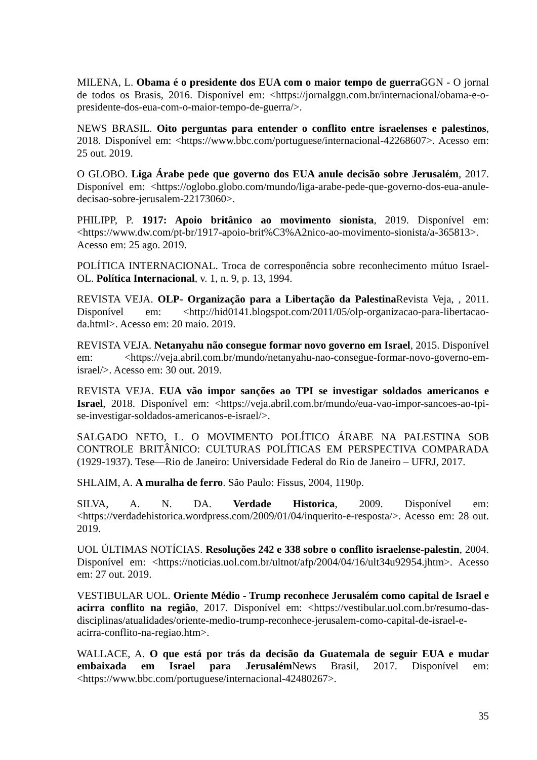MILENA, L. Obama é o presidente dos EUA com o maior tempo de guerra GGN - O jornal de todos os Brasis, 2016. Disponível em: <https://jornalggn.com.br/internacional/obama-e-o-presidente-dos-eua-com-o-maior-tempo-de-guerra/>.
NEWS BRASIL. Oito perguntas para entender o conflito entre israelenses e palestinos, 2018. Disponível em: <https://www.bbc.com/portuguese/internacional-42268607>. Acesso em: 25 out. 2019.
O GLOBO. Liga Árabe pede que governo dos EUA anule decisão sobre Jerusalém, 2017. Disponível em: <https://oglobo.globo.com/mundo/liga-arabe-pede-que-governo-dos-eua-anule-decisao-sobre-jerusalem-22173060>.
PHILIPP, P. 1917: Apoio britânico ao movimento sionista, 2019. Disponível em: <https://www.dw.com/pt-br/1917-apoio-brit%C3%A2nico-ao-movimento-sionista/a-365813>. Acesso em: 25 ago. 2019.
POLÍTICA INTERNACIONAL. Troca de corresponência sobre reconhecimento mútuo Israel-OL. Política Internacional, v. 1, n. 9, p. 13, 1994.
REVISTA VEJA. OLP- Organização para a Libertação da Palestina Revista Veja, , 2011. Disponível em: <http://hid0141.blogspot.com/2011/05/olp-organizacao-para-libertacao-da.html>. Acesso em: 20 maio. 2019.
REVISTA VEJA. Netanyahu não consegue formar novo governo em Israel, 2015. Disponível em: <https://veja.abril.com.br/mundo/netanyahu-nao-consegue-formar-novo-governo-em-israel/>. Acesso em: 30 out. 2019.
REVISTA VEJA. EUA vão impor sanções ao TPI se investigar soldados americanos e Israel, 2018. Disponível em: <https://veja.abril.com.br/mundo/eua-vao-impor-sancoes-ao-tpi-se-investigar-soldados-americanos-e-israel/>.
SALGADO NETO, L. O MOVIMENTO POLÍTICO ÁRABE NA PALESTINA SOB CONTROLE BRITÂNICO: CULTURAS POLÍTICAS EM PERSPECTIVA COMPARADA (1929-1937). Tese—Rio de Janeiro: Universidade Federal do Rio de Janeiro – UFRJ, 2017.
SHLAIM, A. A muralha de ferro. São Paulo: Fissus, 2004, 1190p.
SILVA, A. N. DA. Verdade Historica, 2009. Disponível em: <https://verdadehistorica.wordpress.com/2009/01/04/inquerito-e-resposta/>. Acesso em: 28 out. 2019.
UOL ÚLTIMAS NOTÍCIAS. Resoluções 242 e 338 sobre o conflito israelense-palestin, 2004. Disponível em: <https://noticias.uol.com.br/ultnot/afp/2004/04/16/ult34u92954.jhtm>. Acesso em: 27 out. 2019.
VESTIBULAR UOL. Oriente Médio - Trump reconhece Jerusalém como capital de Israel e acirra conflito na região, 2017. Disponível em: <https://vestibular.uol.com.br/resumo-das-disciplinas/atualidades/oriente-medio-trump-reconhece-jerusalem-como-capital-de-israel-e-acirra-conflito-na-regiao.htm>.
WALLACE, A. O que está por trás da decisão da Guatemala de seguir EUA e mudar embaixada em Israel para Jerusalém News Brasil, 2017. Disponível em: <https://www.bbc.com/portuguese/internacional-42480267>.
35